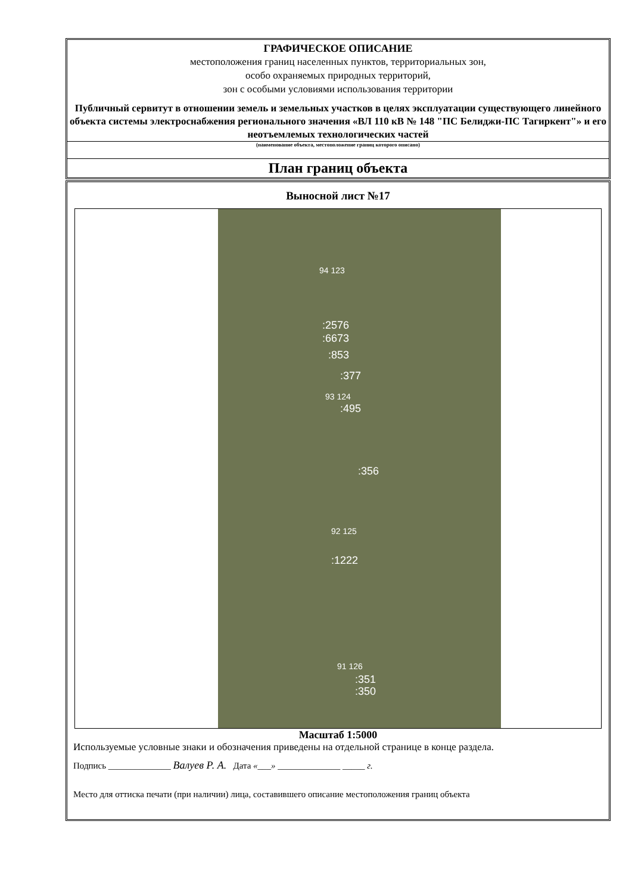ГРАФИЧЕСКОЕ ОПИСАНИЕ
местоположения границ населенных пунктов, территориальных зон,
особо охраняемых природных территорий,
зон с особыми условиями использования территории
Публичный сервитут в отношении земель и земельных участков в целях эксплуатации существующего линейного объекта системы электроснабжения регионального значения «ВЛ 110 кВ № 148 "ПС Белиджи-ПС Тагиркент"» и его неотъемлемых технологических частей
(наименование объекта, местоположение границ которого описано)
План границ объекта
Выносной лист №17
94 123
:2576
:6673
:853
:377
93 124
:495
:356
92 125
:1222
91 126
:351
:350
Масштаб 1:5000
Используемые условные знаки и обозначения приведены на отдельной странице в конце раздела.
Подпись ______________ Валуев Р. А. Дата «___» ______________ _____ г.
Место для оттиска печати (при наличии) лица, составившего описание местоположения границ объекта